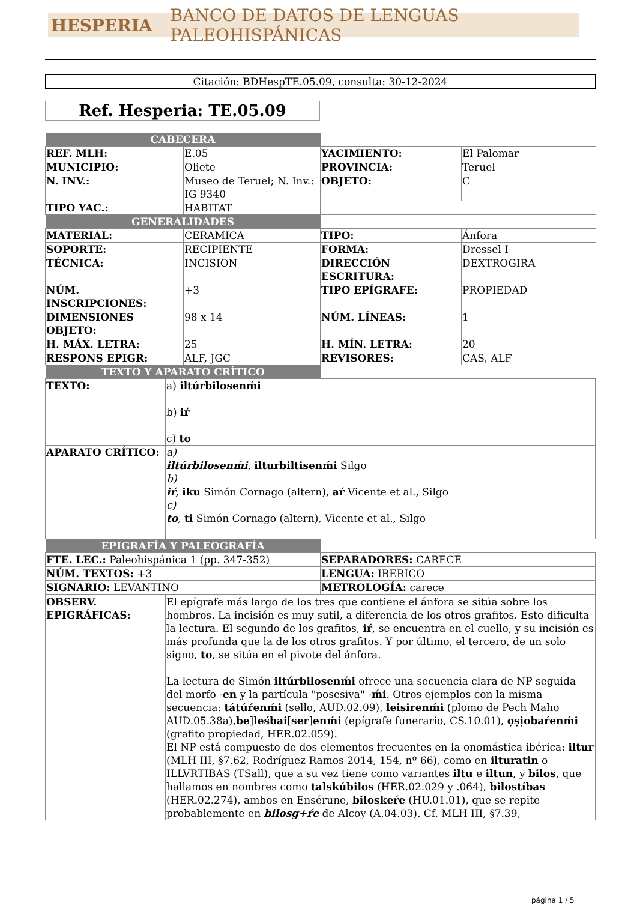HESPERIA BANCO DE DATOS DE LENGUAS PALEOHISPÁNICAS
Citación: BDHespTE.05.09, consulta: 30-12-2024
Ref. Hesperia: TE.05.09
| CABECERA | | | |
| REF. MLH: | E.05 | YACIMIENTO: | El Palomar |
| MUNICIPIO: | Oliete | PROVINCIA: | Teruel |
| N. INV.: | Museo de Teruel; N. Inv.: IG 9340 | OBJETO: | C |
| TIPO YAC.: | HABITAT | | |
| GENERALIDADES | | | |
| MATERIAL: | CERAMICA | TIPO: | Ánfora |
| SOPORTE: | RECIPIENTE | FORMA: | Dressel I |
| TÉCNICA: | INCISION | DIRECCIÓN ESCRITURA: | DEXTROGIRA |
| NÚM. INSCRIPCIONES: | +3 | TIPO EPÍGRAFE: | PROPIEDAD |
| DIMENSIONES OBJETO: | 98 x 14 | NÚM. LÍNEAS: | 1 |
| H. MÁX. LETRA: | 25 | H. MÍN. LETRA: | 20 |
| RESPONS EPIGR: | ALF, JGC | REVISORES: | CAS, ALF |
| TEXTO Y APARATO CRÍTICO | | | |
| TEXTO: | a) iltúrbilosenḿi b) iŕ c) to |
| APARATO CRÍTICO: | a) iltúrbilosenḿi , ilturbiltisenḿi Silgo b) iŕ , iku Simón Cornago (altern), aŕ Vicente et al., Silgo c) to , ti Simón Cornago (altern), Vicente et al., Silgo |
| EPIGRAFÍA Y PALEOGRAFÍA | |
| FTE. LEC.: Paleohispánica 1 (pp. 347-352) | SEPARADORES: CARECE |
| NÚM. TEXTOS: +3 | LENGUA: IBERICO |
| SIGNARIO: LEVANTINO | METROLOGÍA: carece |
| OBSERV. EPIGRÁFICAS: | El epígrafe más largo de los tres que contiene el ánfora se sitúa sobre los hombros. La incisión es muy sutil, a diferencia de los otros grafitos. Esto dificulta la lectura. El segundo de los grafitos, iŕ , se encuentra en el cuello, y su incisión es más profunda que la de los otros grafitos. Y por último, el tercero, de un solo signo, to , se sitúa en el pivote del ánfora. La lectura de Simón iltúrbilosenḿi ofrece una secuencia clara de NP seguida del morfo - en y la partícula "posesiva" - ḿi . Otros ejemplos con la misma secuencia: tátúŕenḿi (sello, AUD.02.09), leisirenḿi (plomo de Pech Maho AUD.05.38a), be ] leśbai [ ser ] enḿi (epígrafe funerario, CS.10.01), ọṣịobaŕenḿi (grafito propiedad, HER.02.059). El NP está compuesto de dos elementos frecuentes en la onomástica ibérica: iltur (MLH III, §7.62, Rodríguez Ramos 2014, 154, nº 66), como en ilturatin o ILLVRTIBAS (TSall), que a su vez tiene como variantes iltu e iltun , y bilos , que hallamos en nombres como talskúbilos (HER.02.029 y .064), bilostíbas (HER.02.274), ambos en Ensérune, biloskeŕe (HU.01.01), que se repite probablemente en bilosg+ŕe de Alcoy (A.04.03). Cf. MLH III, §7.39, |
página 1 / 5